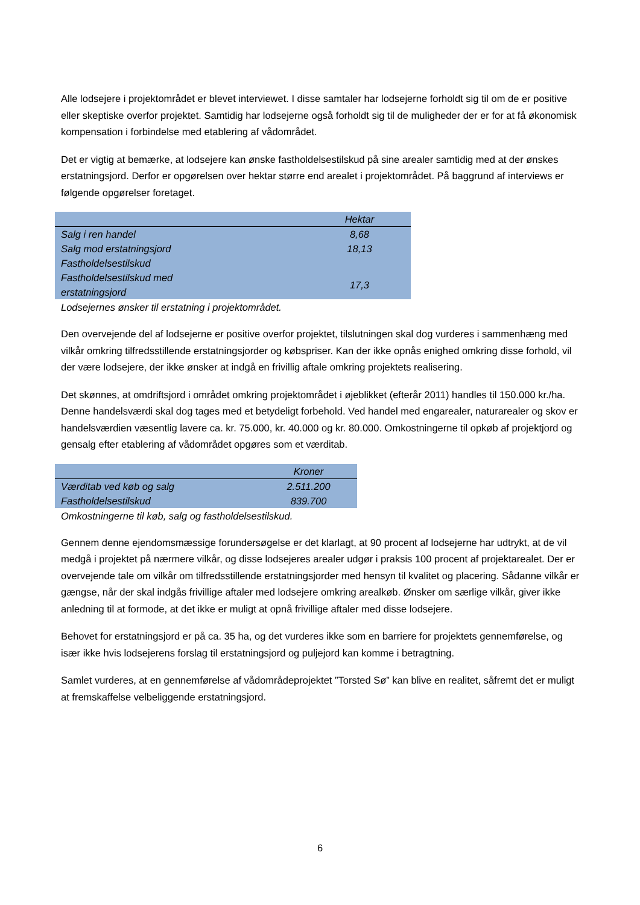Alle lodsejere i projektområdet er blevet interviewet. I disse samtaler har lodsejerne forholdt sig til om de er positive eller skeptiske overfor projektet. Samtidig har lodsejerne også forholdt sig til de muligheder der er for at få økonomisk kompensation i forbindelse med etablering af vådområdet.
Det er vigtig at bemærke, at lodsejere kan ønske fastholdelsestilskud på sine arealer samtidig med at der ønskes erstatningsjord. Derfor er opgørelsen over hektar større end arealet i projektområdet. På baggrund af interviews er følgende opgørelser foretaget.
| | Hektar |
| --- | --- |
| Salg i ren handel | 8,68 |
| Salg mod erstatningsjord | 18,13 |
| Fastholdelsestilskud | |
| Fastholdelsestilskud med erstatningsjord | 17,3 |
Lodsejernes ønsker til erstatning i projektområdet.
Den overvejende del af lodsejerne er positive overfor projektet, tilslutningen skal dog vurderes i sammenhæng med vilkår omkring tilfredsstillende erstatningsjorder og købspriser. Kan der ikke opnås enighed omkring disse forhold, vil der være lodsejere, der ikke ønsker at indgå en frivillig aftale omkring projektets realisering.
Det skønnes, at omdriftsjord i området omkring projektområdet i øjeblikket (efterår 2011) handles til 150.000 kr./ha. Denne handelsværdi skal dog tages med et betydeligt forbehold. Ved handel med engarealer, naturarealer og skov er handelsværdien væsentlig lavere ca. kr. 75.000, kr. 40.000 og kr. 80.000. Omkostningerne til opkøb af projektjord og gensalg efter etablering af vådområdet opgøres som et værditab.
| | Kroner |
| --- | --- |
| Værditab ved køb og salg | 2.511.200 |
| Fastholdelsestilskud | 839.700 |
Omkostningerne til køb, salg og fastholdelsestilskud.
Gennem denne ejendomsmæssige forundersøgelse er det klarlagt, at 90 procent af lodsejerne har udtrykt, at de vil medgå i projektet på nærmere vilkår, og disse lodsejeres arealer udgør i praksis 100 procent af projektarealet. Der er overvejende tale om vilkår om tilfredsstillende erstatningsjorder med hensyn til kvalitet og placering. Sådanne vilkår er gængse, når der skal indgås frivillige aftaler med lodsejere omkring arealkøb. Ønsker om særlige vilkår, giver ikke anledning til at formode, at det ikke er muligt at opnå frivillige aftaler med disse lodsejere.
Behovet for erstatningsjord er på ca. 35 ha, og det vurderes ikke som en barriere for projektets gennemførelse, og især ikke hvis lodsejerens forslag til erstatningsjord og puljejord kan komme i betragtning.
Samlet vurderes, at en gennemførelse af vådområdeprojektet ”Torsted Sø” kan blive en realitet, såfremt det er muligt at fremskaffelse velbeliggende erstatningsjord.
6